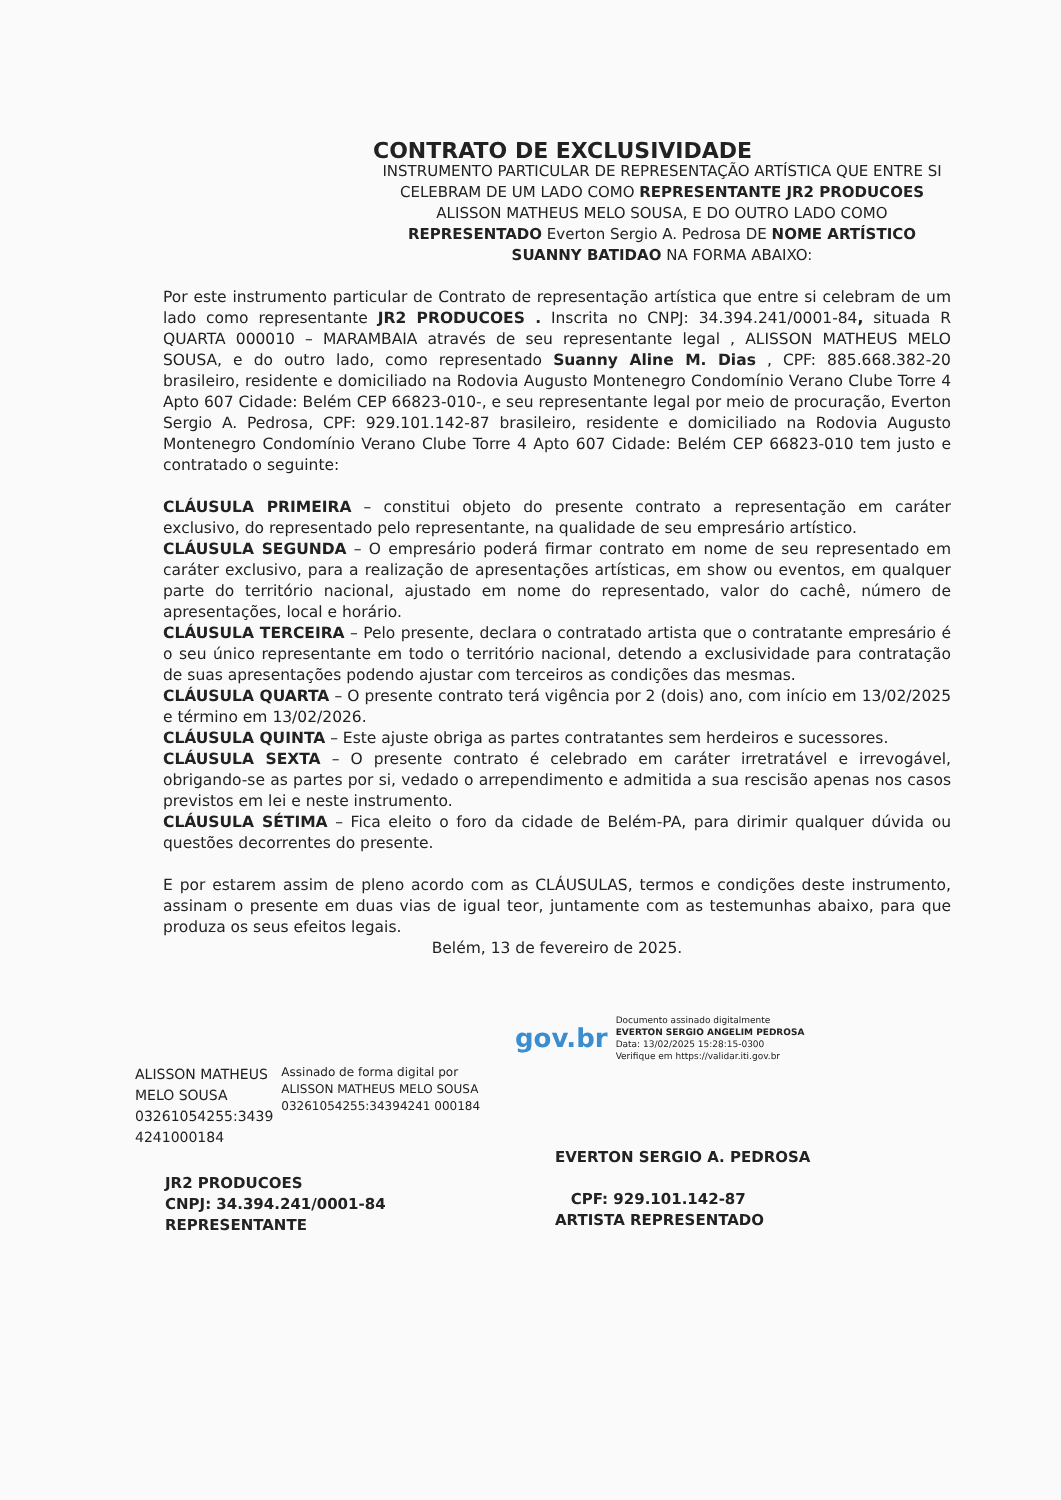CONTRATO DE EXCLUSIVIDADE
INSTRUMENTO PARTICULAR DE REPRESENTAÇÃO ARTÍSTICA QUE ENTRE SI CELEBRAM DE UM LADO COMO REPRESENTANTE JR2 PRODUCOES ALISSON MATHEUS MELO SOUSA, E DO OUTRO LADO COMO REPRESENTADO Everton Sergio A. Pedrosa DE NOME ARTÍSTICO SUANNY BATIDAO NA FORMA ABAIXO:
Por este instrumento particular de Contrato de representação artística que entre si celebram de um lado como representante JR2 PRODUCOES . Inscrita no CNPJ: 34.394.241/0001-84, situada R QUARTA 000010 – MARAMBAIA através de seu representante legal , ALISSON MATHEUS MELO SOUSA, e do outro lado, como representado Suanny Aline M. Dias , CPF: 885.668.382-20 brasileiro, residente e domiciliado na Rodovia Augusto Montenegro Condomínio Verano Clube Torre 4 Apto 607 Cidade: Belém CEP 66823-010-, e seu representante legal por meio de procuração, Everton Sergio A. Pedrosa, CPF: 929.101.142-87 brasileiro, residente e domiciliado na Rodovia Augusto Montenegro Condomínio Verano Clube Torre 4 Apto 607 Cidade: Belém CEP 66823-010 tem justo e contratado o seguinte:
CLÁUSULA PRIMEIRA – constitui objeto do presente contrato a representação em caráter exclusivo, do representado pelo representante, na qualidade de seu empresário artístico.
CLÁUSULA SEGUNDA – O empresário poderá firmar contrato em nome de seu representado em caráter exclusivo, para a realização de apresentações artísticas, em show ou eventos, em qualquer parte do território nacional, ajustado em nome do representado, valor do cachê, número de apresentações, local e horário.
CLÁUSULA TERCEIRA – Pelo presente, declara o contratado artista que o contratante empresário é o seu único representante em todo o território nacional, detendo a exclusividade para contratação de suas apresentações podendo ajustar com terceiros as condições das mesmas.
CLÁUSULA QUARTA – O presente contrato terá vigência por 2 (dois) ano, com início em 13/02/2025 e término em 13/02/2026.
CLÁUSULA QUINTA – Este ajuste obriga as partes contratantes sem herdeiros e sucessores.
CLÁUSULA SEXTA – O presente contrato é celebrado em caráter irretratável e irrevogável, obrigando-se as partes por si, vedado o arrependimento e admitida a sua rescisão apenas nos casos previstos em lei e neste instrumento.
CLÁUSULA SÉTIMA – Fica eleito o foro da cidade de Belém-PA, para dirimir qualquer dúvida ou questões decorrentes do presente.
E por estarem assim de pleno acordo com as CLÁUSULAS, termos e condições deste instrumento, assinam o presente em duas vias de igual teor, juntamente com as testemunhas abaixo, para que produza os seus efeitos legais.
Belém, 13 de fevereiro de 2025.
ALISSON MATHEUS MELO SOUSA 03261054255:3439 4241000184
Assinado de forma digital por ALISSON MATHEUS MELO SOUSA 03261054255:34394241 000184
JR2 PRODUCOES
CNPJ: 34.394.241/0001-84
REPRESENTANTE
gov.br
Documento assinado digitalmente
EVERTON SERGIO ANGELIM PEDROSA
Data: 13/02/2025 15:28:15-0300
Verifique em https://validar.iti.gov.br
EVERTON SERGIO A. PEDROSA
CPF: 929.101.142-87
ARTISTA REPRESENTADO